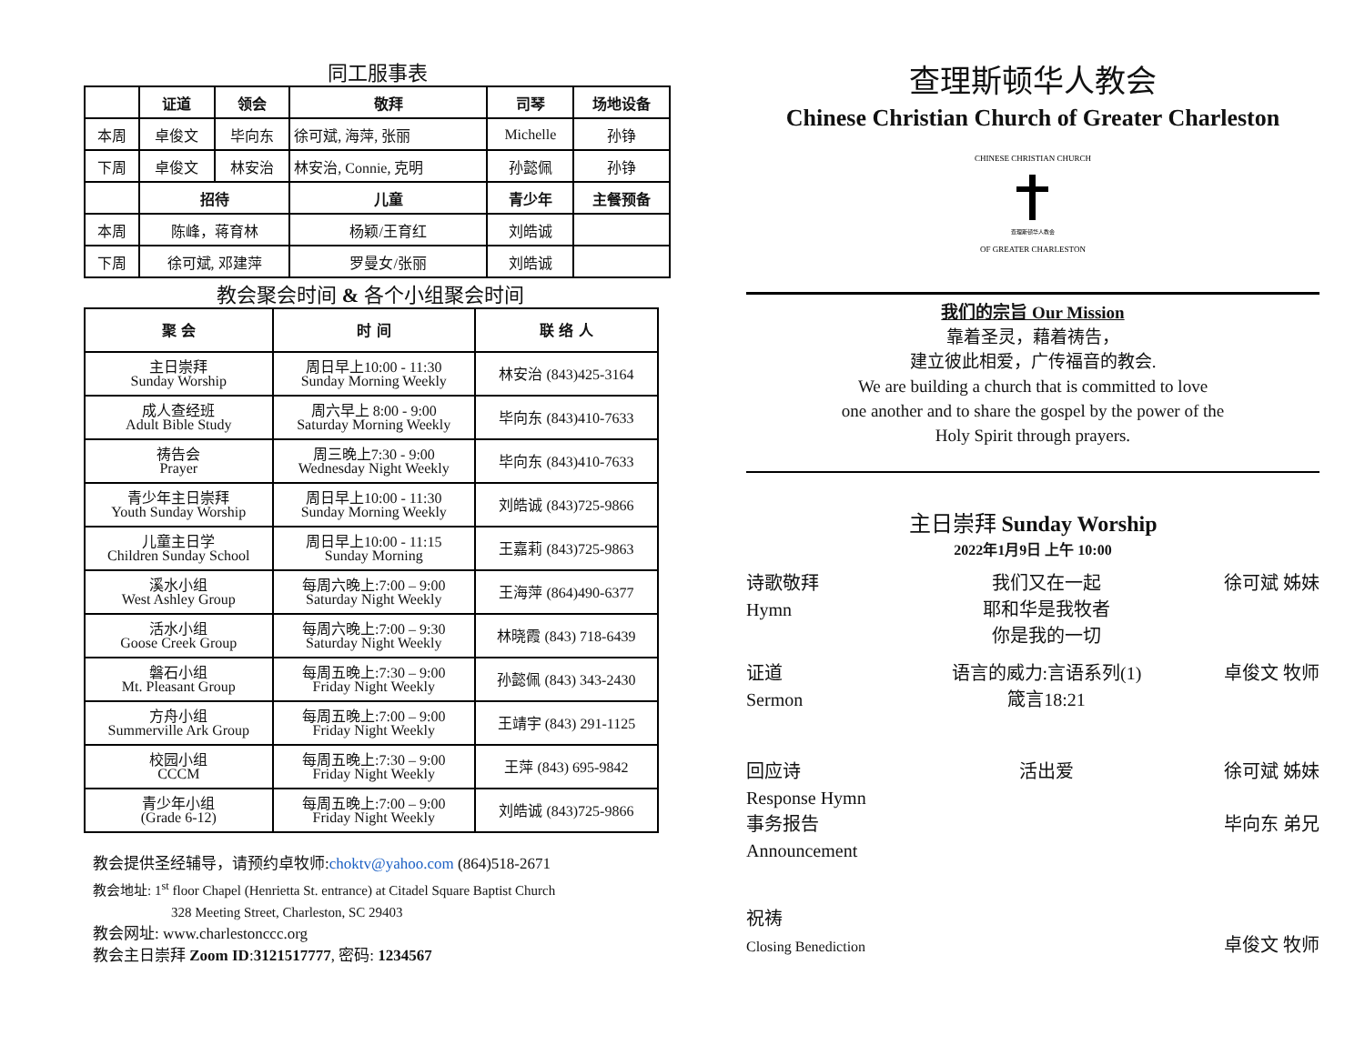同工服事表
| | 证道 | 领会 | 敬拜 | 司琴 | 场地设备 |
| --- | --- | --- | --- | --- | --- |
| 本周 | 卓俊文 | 毕向东 | 徐可斌, 海萍, 张丽 | Michelle | 孙铮 |
| 下周 | 卓俊文 | 林安治 | 林安治, Connie, 克明 | 孙懿佩 | 孙铮 |
| | 招待 | | 儿童 | 青少年 | 主餐预备 |
| 本周 | 陈峰，蒋育林 | | 杨颖/王育红 | 刘皓诚 | |
| 下周 | 徐可斌, 邓建萍 | | 罗曼女/张丽 | 刘皓诚 | |
教会聚会时间 & 各个小组聚会时间
| 聚 会 | 时 间 | 联 络 人 |
| --- | --- | --- |
| 主日崇拜 Sunday Worship | 周日早上10:00 - 11:30 Sunday Morning Weekly | 林安治 (843)425-3164 |
| 成人查经班 Adult Bible Study | 周六早上 8:00 - 9:00 Saturday Morning Weekly | 毕向东 (843)410-7633 |
| 祷告会 Prayer | 周三晚上7:30 - 9:00 Wednesday Night Weekly | 毕向东 (843)410-7633 |
| 青少年主日崇拜 Youth Sunday Worship | 周日早上10:00 - 11:30 Sunday Morning Weekly | 刘皓诚 (843)725-9866 |
| 儿童主日学 Children Sunday School | 周日早上10:00 - 11:15 Sunday Morning | 王嘉莉 (843)725-9863 |
| 溪水小组 West Ashley Group | 每周六晚上:7:00 – 9:00 Saturday Night Weekly | 王海萍 (864)490-6377 |
| 活水小组 Goose Creek Group | 每周六晚上:7:00 – 9:30 Saturday Night Weekly | 林晓霞 (843) 718-6439 |
| 磐石小组 Mt. Pleasant Group | 每周五晚上:7:30 – 9:00 Friday Night Weekly | 孙懿佩 (843) 343-2430 |
| 方舟小组 Summerville Ark Group | 每周五晚上:7:00 – 9:00 Friday Night Weekly | 王靖宇 (843) 291-1125 |
| 校园小组 CCCM | 每周五晚上:7:30 – 9:00 Friday Night Weekly | 王萍 (843) 695-9842 |
| 青少年小组 (Grade 6-12) | 每周五晚上:7:00 – 9:00 Friday Night Weekly | 刘皓诚 (843)725-9866 |
教会提供圣经辅导，请预约卓牧师:choktv@yahoo.com (864)518-2671
教会地址: 1<sup>st</sup> floor Chapel (Henrietta St. entrance) at Citadel Square Baptist Church
328 Meeting Street, Charleston, SC 29403
教会网址: www.charlestonccc.org
教会主日崇拜 Zoom ID:3121517777, 密码: 1234567
查理斯顿华人教会
Chinese Christian Church of Greater Charleston
CHINESE CHRISTIAN CHURCH
查理斯顿华人教会
OF GREATER CHARLESTON
我们的宗旨 Our Mission
靠着圣灵，藉着祷告，
建立彼此相爱，广传福音的教会.
We are building a church that is committed to love
one another and to share the gospel by the power of the
Holy Spirit through prayers.
主日崇拜 Sunday Worship
2022年1月9日 上午 10:00
诗歌敬拜
Hymn
我们又在一起
耶和华是我牧者
你是我的一切
徐可斌 姊妹
证道
Sermon
语言的威力:言语系列(1)
箴言18:21
卓俊文 牧师
回应诗
Response Hymn
事务报告
Announcement
活出爱 徐可斌 姊妹
毕向东 弟兄
祝祷
Closing Benediction
卓俊文 牧师